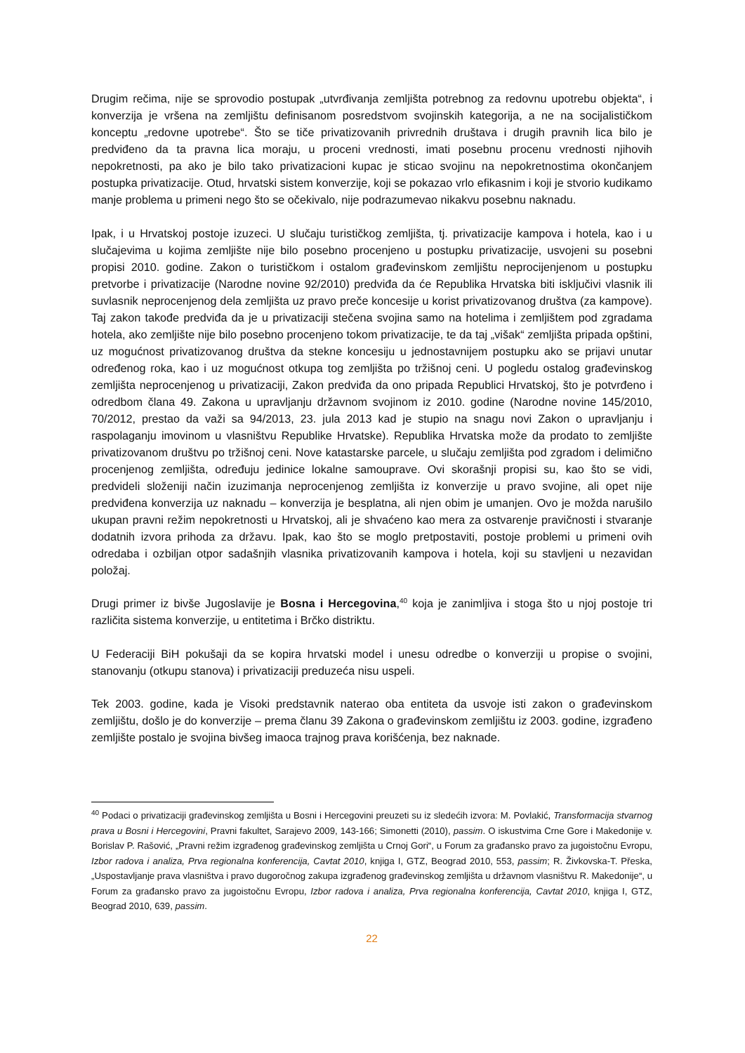Drugim rečima, nije se sprovodio postupak „utvrđivanja zemljišta potrebnog za redovnu upotrebu objekta“, i konverzija je vršena na zemljištu definisanom posredstvom svojinskih kategorija, a ne na socijalističkom konceptu „redovne upotrebe“. Što se tiče privatizovanih privrednih društava i drugih pravnih lica bilo je predviđeno da ta pravna lica moraju, u proceni vrednosti, imati posebnu procenu vrednosti njihovih nepokretnosti, pa ako je bilo tako privatizacioni kupac je sticao svojinu na nepokretnostima okončanjem postupka privatizacije. Otud, hrvatski sistem konverzije, koji se pokazao vrlo efikasnim i koji je stvorio kudikamo manje problema u primeni nego što se očekivalo, nije podrazumevao nikakvu posebnu naknadu.
Ipak, i u Hrvatskoj postoje izuzeci. U slučaju turističkog zemljišta, tj. privatizacije kampova i hotela, kao i u slučajevima u kojima zemljište nije bilo posebno procenjeno u postupku privatizacije, usvojeni su posebni propisi 2010. godine. Zakon o turističkom i ostalom građevinskom zemljištu neprocijenjenom u postupku pretvorbe i privatizacije (Narodne novine 92/2010) predviđa da će Republika Hrvatska biti isključivi vlasnik ili suvlasnik neprocenjenog dela zemljišta uz pravo preče koncesije u korist privatizovanog društva (za kampove). Taj zakon takođe predviđa da je u privatizaciji stečena svojina samo na hotelima i zemljištem pod zgradama hotela, ako zemljište nije bilo posebno procenjeno tokom privatizacije, te da taj „višak“ zemljišta pripada opštini, uz mogućnost privatizovanog društva da stekne koncesiju u jednostavnijem postupku ako se prijavi unutar određenog roka, kao i uz mogućnost otkupa tog zemljišta po tržišnoj ceni. U pogledu ostalog građevinskog zemljišta neprocenjenog u privatizaciji, Zakon predviđa da ono pripada Republici Hrvatskoj, što je potvrđeno i odredbom člana 49. Zakona u upravljanju državnom svojinom iz 2010. godine (Narodne novine 145/2010, 70/2012, prestao da važi sa 94/2013, 23. jula 2013 kad je stupio na snagu novi Zakon o upravljanju i raspolaganju imovinom u vlasništvu Republike Hrvatske). Republika Hrvatska može da prodato to zemljište privatizovanom društvu po tržišnoj ceni. Nove katastarske parcele, u slučaju zemljišta pod zgradom i delimično procenjenog zemljišta, određuju jedinice lokalne samouprave. Ovi skorašnji propisi su, kao što se vidi, predvideli složeniji način izuzimanja neprocenjenog zemljišta iz konverzije u pravo svojine, ali opet nije predviđena konverzija uz naknadu – konverzija je besplatna, ali njen obim je umanjen. Ovo je možda narušilo ukupan pravni režim nepokretnosti u Hrvatskoj, ali je shvaćeno kao mera za ostvarenje pravičnosti i stvaranje dodatnih izvora prihoda za državu. Ipak, kao što se moglo pretpostaviti, postoje problemi u primeni ovih odredaba i ozbiljan otpor sadašnjih vlasnika privatizovanih kampova i hotela, koji su stavljeni u nezavidan položaj.
Drugi primer iz bivše Jugoslavije je Bosna i Hercegovina,<sup>40</sup> koja je zanimljiva i stoga što u njoj postoje tri različita sistema konverzije, u entitetima i Brčko distriktu.
U Federaciji BiH pokušaji da se kopira hrvatski model i unesu odredbe o konverziji u propise o svojini, stanovanju (otkupu stanova) i privatizaciji preduzeća nisu uspeli.
Tek 2003. godine, kada je Visoki predstavnik naterao oba entiteta da usvoje isti zakon o građevinskom zemljištu, došlo je do konverzije – prema članu 39 Zakona o građevinskom zemljištu iz 2003. godine, izgrađeno zemljište postalo je svojina bivšeg imaoca trajnog prava korišćenja, bez naknade.
<sup>40</sup> Podaci o privatizaciji građevinskog zemljišta u Bosni i Hercegovini preuzeti su iz sledećih izvora: M. Povlakić, Transformacija stvarnog prava u Bosni i Hercegovini, Pravni fakultet, Sarajevo 2009, 143-166; Simonetti (2010), passim. O iskustvima Crne Gore i Makedonije v. Borislav P. Rašović, „Pravni režim izgrađenog građevinskog zemljišta u Crnoj Gori“, u Forum za građansko pravo za jugoistočnu Evropu, Izbor radova i analiza, Prva regionalna konferencija, Cavtat 2010, knjiga I, GTZ, Beograd 2010, 553, passim; R. Živkovska-T. Přeska, „Uspostavljanje prava vlasništva i pravo dugoročnog zakupa izgrađenog građevinskog zemljišta u državnom vlasništvu R. Makedonije“, u Forum za građansko pravo za jugoistočnu Evropu, Izbor radova i analiza, Prva regionalna konferencija, Cavtat 2010, knjiga I, GTZ, Beograd 2010, 639, passim.
22